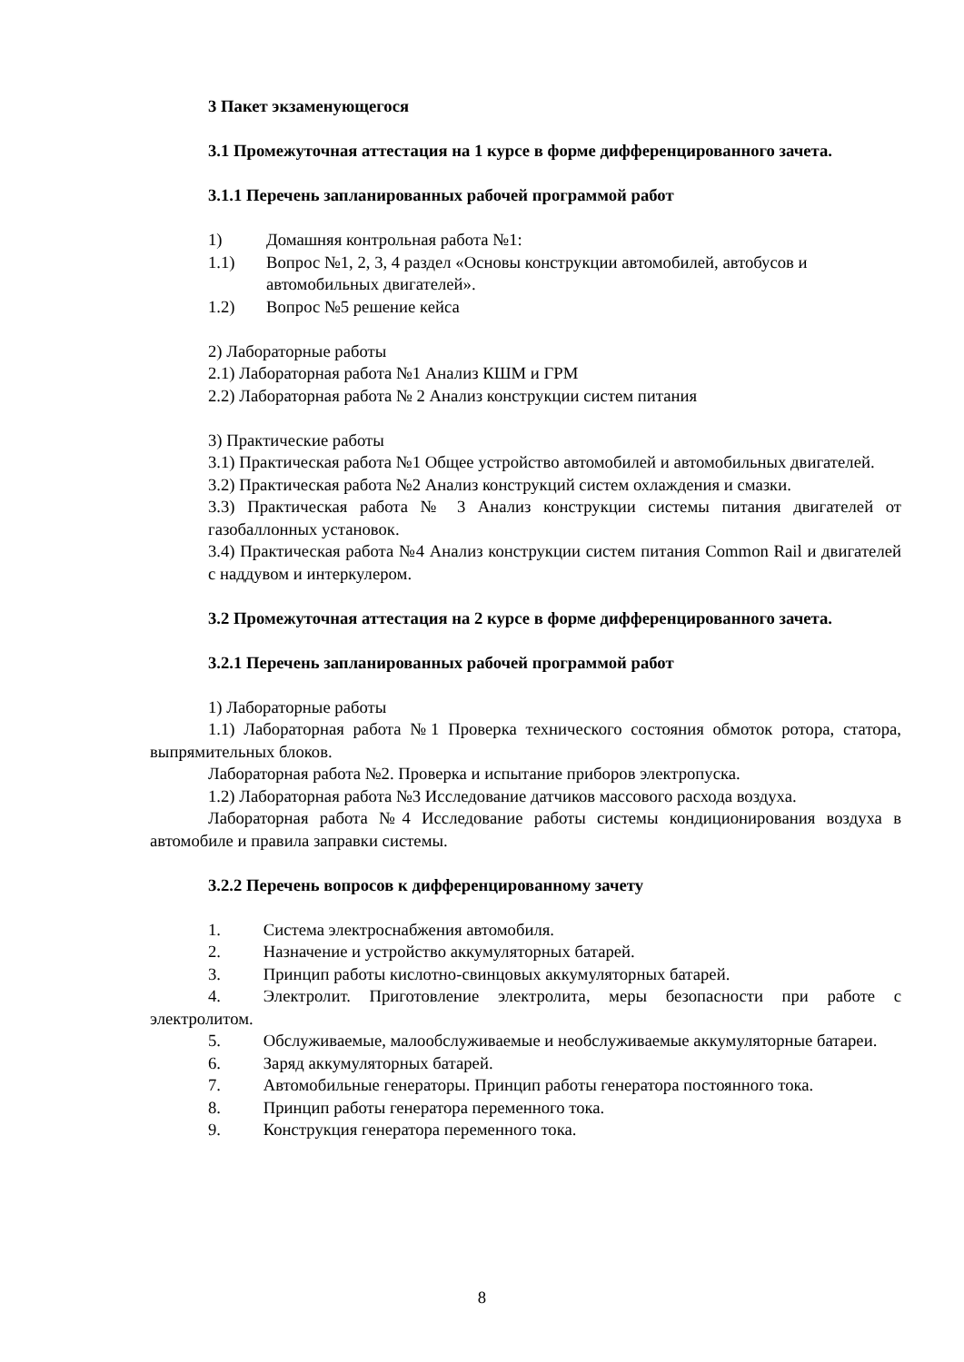3 Пакет экзаменующегося
3.1 Промежуточная аттестация на 1 курсе в форме дифференцированного зачета.
3.1.1 Перечень запланированных рабочей программой работ
1) Домашняя контрольная работа №1:
1.1) Вопрос №1, 2, 3, 4 раздел «Основы конструкции автомобилей, автобусов и автомобильных двигателей».
1.2) Вопрос №5 решение кейса
2) Лабораторные работы
2.1) Лабораторная работа №1 Анализ КШМ и ГРМ
2.2) Лабораторная работа № 2 Анализ конструкции систем питания
3) Практические работы
3.1) Практическая работа №1 Общее устройство автомобилей и автомобильных двигателей.
3.2) Практическая работа №2 Анализ конструкций систем охлаждения и смазки.
3.3) Практическая работа № 3 Анализ конструкции системы питания двигателей от газобаллонных установок.
3.4) Практическая работа №4 Анализ конструкции систем питания Common Rail и двигателей с наддувом и интеркулером.
3.2 Промежуточная аттестация на 2 курсе в форме дифференцированного зачета.
3.2.1 Перечень запланированных рабочей программой работ
1) Лабораторные работы
1.1) Лабораторная работа №1 Проверка технического состояния обмоток ротора, статора, выпрямительных блоков.
Лабораторная работа №2. Проверка и испытание приборов электропуска.
1.2) Лабораторная работа №3 Исследование датчиков массового расхода воздуха.
Лабораторная работа №4 Исследование работы системы кондиционирования воздуха в автомобиле и правила заправки системы.
3.2.2 Перечень вопросов к дифференцированному зачету
1.   Система электроснабжения автомобиля.
2.   Назначение и устройство аккумуляторных батарей.
3.   Принцип работы кислотно-свинцовых аккумуляторных батарей.
4.   Электролит. Приготовление электролита, меры безопасности при работе с электролитом.
5.   Обслуживаемые, малообслуживаемые и необслуживаемые аккумуляторные батареи.
6.   Заряд аккумуляторных батарей.
7.   Автомобильные генераторы. Принцип работы генератора постоянного тока.
8.   Принцип работы генератора переменного тока.
9.   Конструкция генератора переменного тока.
8